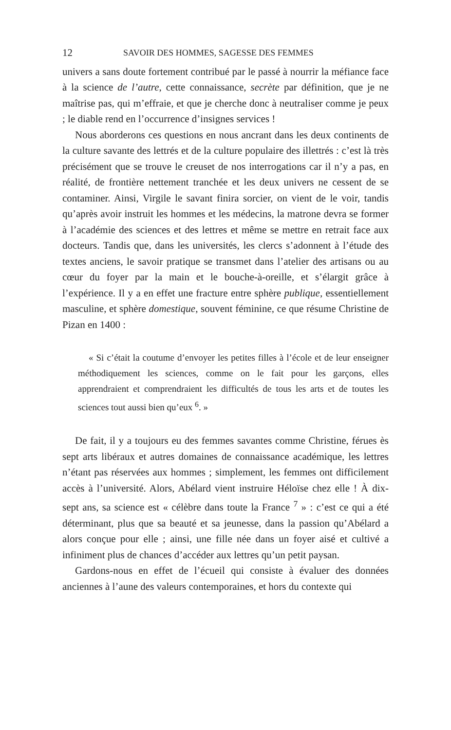12 SAVOIR DES HOMMES, SAGESSE DES FEMMES
univers a sans doute fortement contribué par le passé à nourrir la méfiance face à la science de l’autre, cette connaissance, secrète par définition, que je ne maîtrise pas, qui m’effraie, et que je cherche donc à neutraliser comme je peux ; le diable rend en l’occurrence d’insignes services !
Nous aborderons ces questions en nous ancrant dans les deux continents de la culture savante des lettrés et de la culture populaire des illettrés : c’est là très précisément que se trouve le creuset de nos interrogations car il n’y a pas, en réalité, de frontière nettement tranchée et les deux univers ne cessent de se contaminer. Ainsi, Virgile le savant finira sorcier, on vient de le voir, tandis qu’après avoir instruit les hommes et les médecins, la matrone devra se former à l’académie des sciences et des lettres et même se mettre en retrait face aux docteurs. Tandis que, dans les universités, les clercs s’adonnent à l’étude des textes anciens, le savoir pratique se transmet dans l’atelier des artisans ou au cœur du foyer par la main et le bouche-à-oreille, et s’élargit grâce à l’expérience. Il y a en effet une fracture entre sphère publique, essentiellement masculine, et sphère domestique, souvent féminine, ce que résume Christine de Pizan en 1400 :
« Si c’était la coutume d’envoyer les petites filles à l’école et de leur enseigner méthodiquement les sciences, comme on le fait pour les garçons, elles apprendraient et comprendraient les difficultés de tous les arts et de toutes les sciences tout aussi bien qu’eux <sup>6</sup>. »
De fait, il y a toujours eu des femmes savantes comme Christine, férues ès sept arts libéraux et autres domaines de connaissance académique, les lettres n’étant pas réservées aux hommes ; simplement, les femmes ont difficilement accès à l’université. Alors, Abélard vient instruire Héloïse chez elle ! À dix-sept ans, sa science est « célèbre dans toute la France <sup>7</sup> » : c’est ce qui a été déterminant, plus que sa beauté et sa jeunesse, dans la passion qu’Abélard a alors conçue pour elle ; ainsi, une fille née dans un foyer aisé et cultivé a infiniment plus de chances d’accéder aux lettres qu’un petit paysan.
Gardons-nous en effet de l’écueil qui consiste à évaluer des données anciennes à l’aune des valeurs contemporaines, et hors du contexte qui